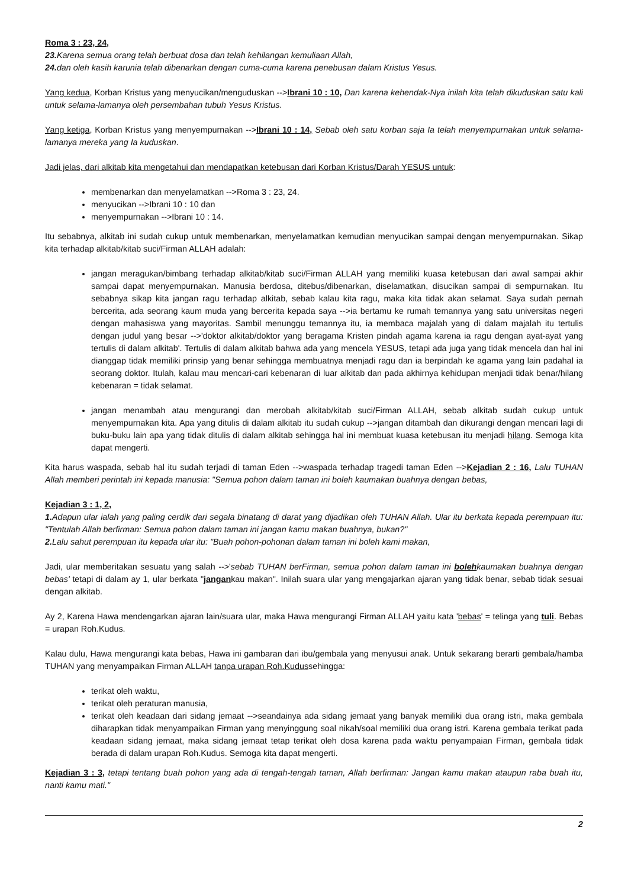Roma 3 : 23, 24,
23. Karena semua orang telah berbuat dosa dan telah kehilangan kemuliaan Allah,
24. dan oleh kasih karunia telah dibenarkan dengan cuma-cuma karena penebusan dalam Kristus Yesus.
Yang kedua, Korban Kristus yang menyucikan/menguduskan -->Ibrani 10 : 10, Dan karena kehendak-Nya inilah kita telah dikuduskan satu kali untuk selama-lamanya oleh persembahan tubuh Yesus Kristus.
Yang ketiga, Korban Kristus yang menyempurnakan -->Ibrani 10 : 14, Sebab oleh satu korban saja Ia telah menyempurnakan untuk selama-lamanya mereka yang Ia kuduskan.
Jadi jelas, dari alkitab kita mengetahui dan mendapatkan ketebusan dari Korban Kristus/Darah YESUS untuk:
membenarkan dan menyelamatkan -->Roma 3 : 23, 24.
menyucikan -->Ibrani 10 : 10 dan
menyempurnakan -->Ibrani 10 : 14.
Itu sebabnya, alkitab ini sudah cukup untuk membenarkan, menyelamatkan kemudian menyucikan sampai dengan menyempurnakan. Sikap kita terhadap alkitab/kitab suci/Firman ALLAH adalah:
jangan meragukan/bimbang terhadap alkitab/kitab suci/Firman ALLAH yang memiliki kuasa ketebusan dari awal sampai akhir sampai dapat menyempurnakan. Manusia berdosa, ditebus/dibenarkan, diselamatkan, disucikan sampai di sempurnakan. Itu sebabnya sikap kita jangan ragu terhadap alkitab, sebab kalau kita ragu, maka kita tidak akan selamat. Saya sudah pernah bercerita, ada seorang kaum muda yang bercerita kepada saya -->ia bertamu ke rumah temannya yang satu universitas negeri dengan mahasiswa yang mayoritas. Sambil menunggu temannya itu, ia membaca majalah yang di dalam majalah itu tertulis dengan judul yang besar -->'doktor alkitab/doktor yang beragama Kristen pindah agama karena ia ragu dengan ayat-ayat yang tertulis di dalam alkitab'. Tertulis di dalam alkitab bahwa ada yang mencela YESUS, tetapi ada juga yang tidak mencela dan hal ini dianggap tidak memiliki prinsip yang benar sehingga membuatnya menjadi ragu dan ia berpindah ke agama yang lain padahal ia seorang doktor. Itulah, kalau mau mencari-cari kebenaran di luar alkitab dan pada akhirnya kehidupan menjadi tidak benar/hilang kebenaran = tidak selamat.
jangan menambah atau mengurangi dan merobah alkitab/kitab suci/Firman ALLAH, sebab alkitab sudah cukup untuk menyempurnakan kita. Apa yang ditulis di dalam alkitab itu sudah cukup -->jangan ditambah dan dikurangi dengan mencari lagi di buku-buku lain apa yang tidak ditulis di dalam alkitab sehingga hal ini membuat kuasa ketebusan itu menjadi hilang. Semoga kita dapat mengerti.
Kita harus waspada, sebab hal itu sudah terjadi di taman Eden -->waspada terhadap tragedi taman Eden -->Kejadian 2 : 16, Lalu TUHAN Allah memberi perintah ini kepada manusia: "Semua pohon dalam taman ini boleh kaumakan buahnya dengan bebas,
Kejadian 3 : 1, 2,
1. Adapun ular ialah yang paling cerdik dari segala binatang di darat yang dijadikan oleh TUHAN Allah. Ular itu berkata kepada perempuan itu: "Tentulah Allah berfirman: Semua pohon dalam taman ini jangan kamu makan buahnya, bukan?"
2. Lalu sahut perempuan itu kepada ular itu: "Buah pohon-pohonan dalam taman ini boleh kami makan,
Jadi, ular memberitakan sesuatu yang salah -->'sebab TUHAN berFirman, semua pohon dalam taman ini bolehkaumakan buahnya dengan bebas' tetapi di dalam ay 1, ular berkata "jangankau makan". Inilah suara ular yang mengajarkan ajaran yang tidak benar, sebab tidak sesuai dengan alkitab.
Ay 2, Karena Hawa mendengarkan ajaran lain/suara ular, maka Hawa mengurangi Firman ALLAH yaitu kata 'bebas' = telinga yang tuli. Bebas = urapan Roh.Kudus.
Kalau dulu, Hawa mengurangi kata bebas, Hawa ini gambaran dari ibu/gembala yang menyusui anak. Untuk sekarang berarti gembala/hamba TUHAN yang menyampaikan Firman ALLAH tanpa urapan Roh.Kudussehingga:
terikat oleh waktu,
terikat oleh peraturan manusia,
terikat oleh keadaan dari sidang jemaat -->seandainya ada sidang jemaat yang banyak memiliki dua orang istri, maka gembala diharapkan tidak menyampaikan Firman yang menyinggung soal nikah/soal memiliki dua orang istri. Karena gembala terikat pada keadaan sidang jemaat, maka sidang jemaat tetap terikat oleh dosa karena pada waktu penyampaian Firman, gembala tidak berada di dalam urapan Roh.Kudus. Semoga kita dapat mengerti.
Kejadian 3 : 3, tetapi tentang buah pohon yang ada di tengah-tengah taman, Allah berfirman: Jangan kamu makan ataupun raba buah itu, nanti kamu mati."
2